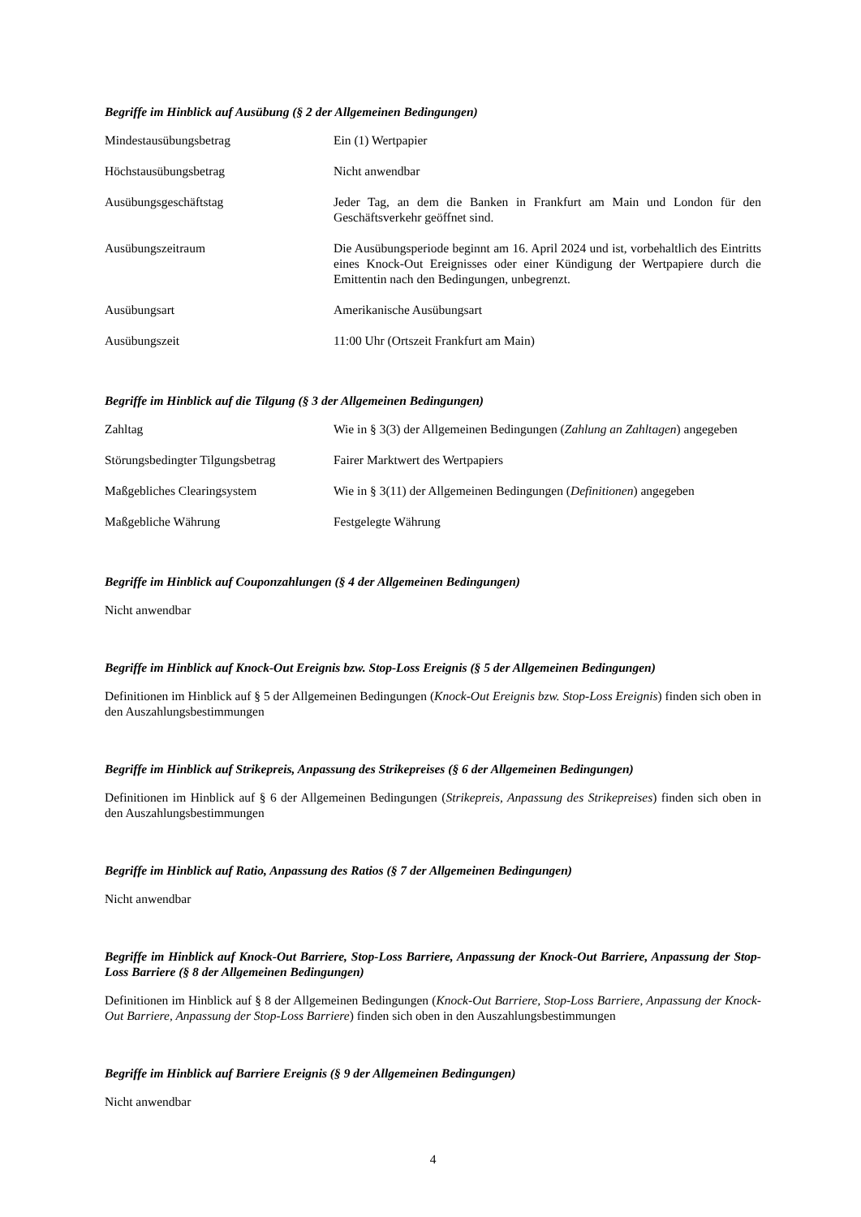Begriffe im Hinblick auf Ausübung (§ 2 der Allgemeinen Bedingungen)
| Mindestausübungsbetrag | Ein (1) Wertpapier |
| Höchstausübungsbetrag | Nicht anwendbar |
| Ausübungsgeschäftstag | Jeder Tag, an dem die Banken in Frankfurt am Main und London für den Geschäftsverkehr geöffnet sind. |
| Ausübungszeitraum | Die Ausübungsperiode beginnt am 16. April 2024 und ist, vorbehaltlich des Eintritts eines Knock-Out Ereignisses oder einer Kündigung der Wertpapiere durch die Emittentin nach den Bedingungen, unbegrenzt. |
| Ausübungsart | Amerikanische Ausübungsart |
| Ausübungszeit | 11:00 Uhr (Ortszeit Frankfurt am Main) |
Begriffe im Hinblick auf die Tilgung (§ 3 der Allgemeinen Bedingungen)
| Zahltag | Wie in § 3(3) der Allgemeinen Bedingungen ( Zahlung an Zahltagen ) angegeben |
| Störungsbedingter Tilgungsbetrag | Fairer Marktwert des Wertpapiers |
| Maßgebliches Clearingsystem | Wie in § 3(11) der Allgemeinen Bedingungen ( Definitionen ) angegeben |
| Maßgebliche Währung | Festgelegte Währung |
Begriffe im Hinblick auf Couponzahlungen (§ 4 der Allgemeinen Bedingungen)
Nicht anwendbar
Begriffe im Hinblick auf Knock-Out Ereignis bzw. Stop-Loss Ereignis (§ 5 der Allgemeinen Bedingungen)
Definitionen im Hinblick auf § 5 der Allgemeinen Bedingungen (Knock-Out Ereignis bzw. Stop-Loss Ereignis) finden sich oben in den Auszahlungsbestimmungen
Begriffe im Hinblick auf Strikepreis, Anpassung des Strikepreises (§ 6 der Allgemeinen Bedingungen)
Definitionen im Hinblick auf § 6 der Allgemeinen Bedingungen (Strikepreis, Anpassung des Strikepreises) finden sich oben in den Auszahlungsbestimmungen
Begriffe im Hinblick auf Ratio, Anpassung des Ratios (§ 7 der Allgemeinen Bedingungen)
Nicht anwendbar
Begriffe im Hinblick auf Knock-Out Barriere, Stop-Loss Barriere, Anpassung der Knock-Out Barriere, Anpassung der Stop-Loss Barriere (§ 8 der Allgemeinen Bedingungen)
Definitionen im Hinblick auf § 8 der Allgemeinen Bedingungen (Knock-Out Barriere, Stop-Loss Barriere, Anpassung der Knock-Out Barriere, Anpassung der Stop-Loss Barriere) finden sich oben in den Auszahlungsbestimmungen
Begriffe im Hinblick auf Barriere Ereignis (§ 9 der Allgemeinen Bedingungen)
Nicht anwendbar
4